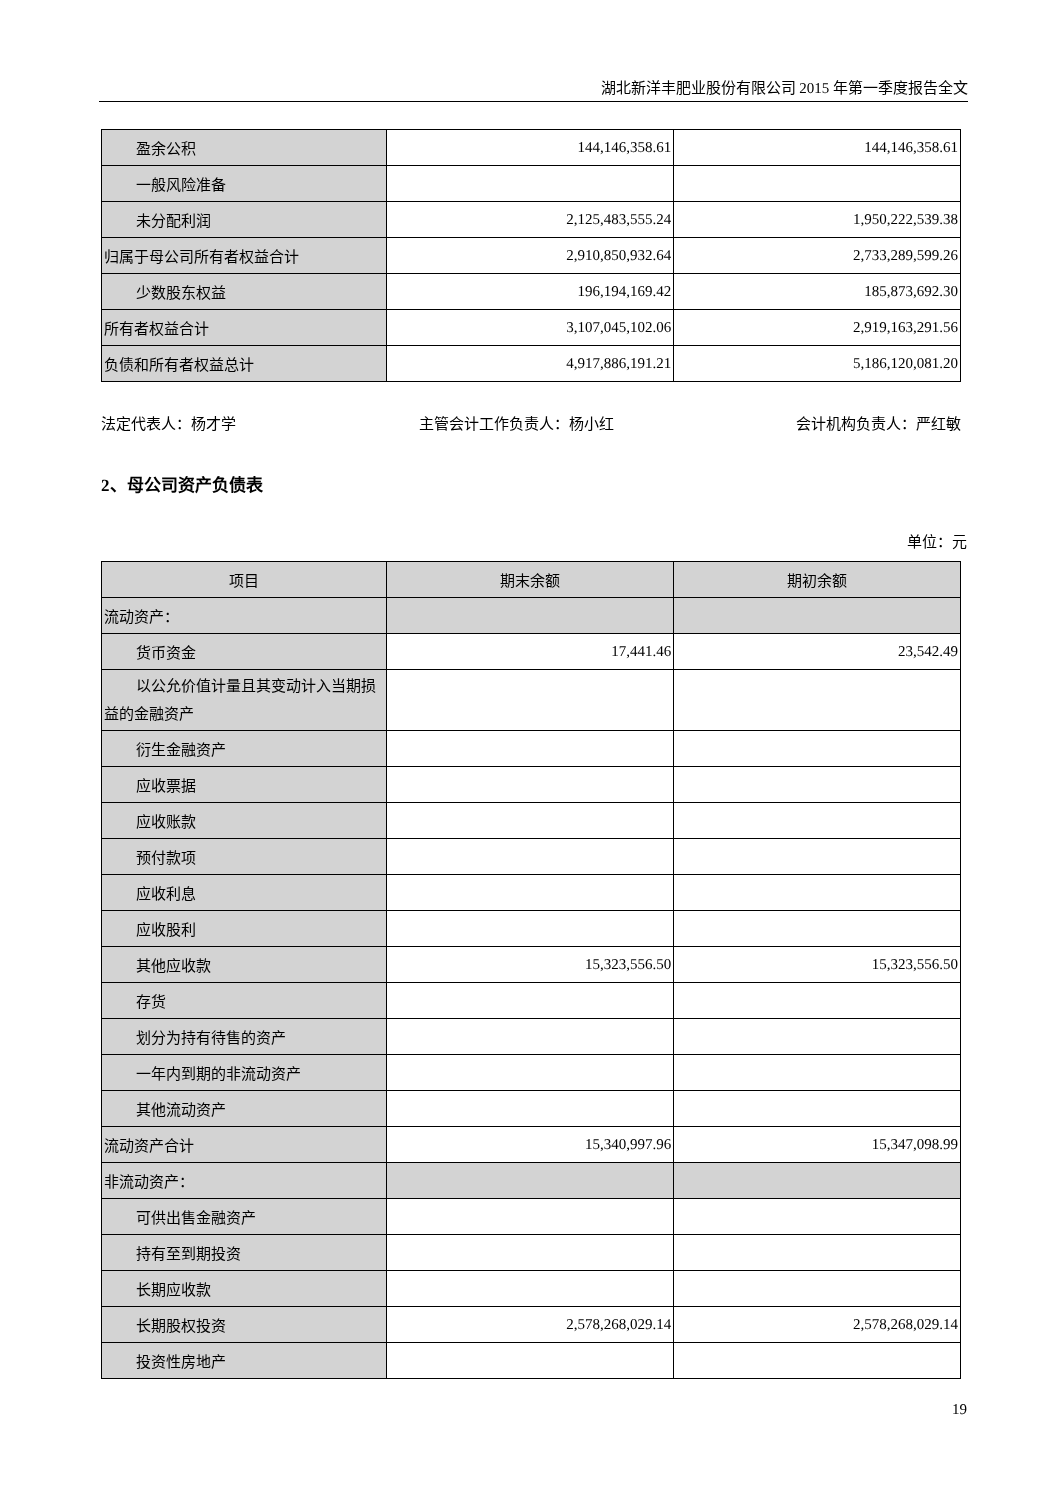湖北新洋丰肥业股份有限公司 2015 年第一季度报告全文
| 盈余公积 | 144,146,358.61 | 144,146,358.61 |
| 一般风险准备 | | |
| 未分配利润 | 2,125,483,555.24 | 1,950,222,539.38 |
| 归属于母公司所有者权益合计 | 2,910,850,932.64 | 2,733,289,599.26 |
| 少数股东权益 | 196,194,169.42 | 185,873,692.30 |
| 所有者权益合计 | 3,107,045,102.06 | 2,919,163,291.56 |
| 负债和所有者权益总计 | 4,917,886,191.21 | 5,186,120,081.20 |
法定代表人：杨才学 主管会计工作负责人：杨小红 会计机构负责人：严红敏
2、母公司资产负债表
单位：元
| 项目 | 期末余额 | 期初余额 |
| 流动资产： | | |
| 货币资金 | 17,441.46 | 23,542.49 |
| 以公允价值计量且其变动计入当 期损益的金融资产 | | |
| 衍生金融资产 | | |
| 应收票据 | | |
| 应收账款 | | |
| 预付款项 | | |
| 应收利息 | | |
| 应收股利 | | |
| 其他应收款 | 15,323,556.50 | 15,323,556.50 |
| 存货 | | |
| 划分为持有待售的资产 | | |
| 一年内到期的非流动资产 | | |
| 其他流动资产 | | |
| 流动资产合计 | 15,340,997.96 | 15,347,098.99 |
| 非流动资产： | | |
| 可供出售金融资产 | | |
| 持有至到期投资 | | |
| 长期应收款 | | |
| 长期股权投资 | 2,578,268,029.14 | 2,578,268,029.14 |
| 投资性房地产 | | |
19